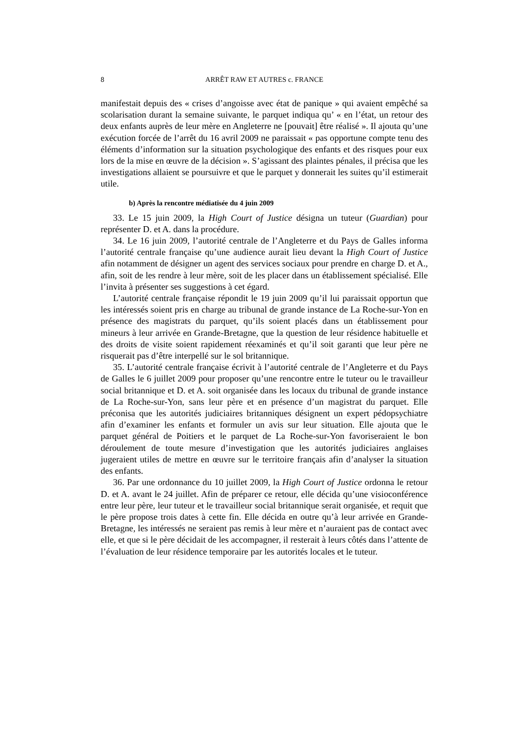8 ARRÊT RAW ET AUTRES c. FRANCE
manifestait depuis des « crises d’angoisse avec état de panique » qui avaient empêché sa scolarisation durant la semaine suivante, le parquet indiqua qu’ « en l’état, un retour des deux enfants auprès de leur mère en Angleterre ne [pouvait] être réalisé ». Il ajouta qu’une exécution forcée de l’arrêt du 16 avril 2009 ne paraissait « pas opportune compte tenu des éléments d’information sur la situation psychologique des enfants et des risques pour eux lors de la mise en œuvre de la décision ». S’agissant des plaintes pénales, il précisa que les investigations allaient se poursuivre et que le parquet y donnerait les suites qu’il estimerait utile.
b) Après la rencontre médiatisée du 4 juin 2009
33. Le 15 juin 2009, la High Court of Justice désigna un tuteur (Guardian) pour représenter D. et A. dans la procédure.
34. Le 16 juin 2009, l’autorité centrale de l’Angleterre et du Pays de Galles informa l’autorité centrale française qu’une audience aurait lieu devant la High Court of Justice afin notamment de désigner un agent des services sociaux pour prendre en charge D. et A., afin, soit de les rendre à leur mère, soit de les placer dans un établissement spécialisé. Elle l’invita à présenter ses suggestions à cet égard.
L’autorité centrale française répondit le 19 juin 2009 qu’il lui paraissait opportun que les intéressés soient pris en charge au tribunal de grande instance de La Roche-sur-Yon en présence des magistrats du parquet, qu’ils soient placés dans un établissement pour mineurs à leur arrivée en Grande-Bretagne, que la question de leur résidence habituelle et des droits de visite soient rapidement réexaminés et qu’il soit garanti que leur père ne risquerait pas d’être interpellé sur le sol britannique.
35. L’autorité centrale française écrivit à l’autorité centrale de l’Angleterre et du Pays de Galles le 6 juillet 2009 pour proposer qu’une rencontre entre le tuteur ou le travailleur social britannique et D. et A. soit organisée dans les locaux du tribunal de grande instance de La Roche-sur-Yon, sans leur père et en présence d’un magistrat du parquet. Elle préconisa que les autorités judiciaires britanniques désignent un expert pédopsychiatre afin d’examiner les enfants et formuler un avis sur leur situation. Elle ajouta que le parquet général de Poitiers et le parquet de La Roche-sur-Yon favoriseraient le bon déroulement de toute mesure d’investigation que les autorités judiciaires anglaises jugeraient utiles de mettre en œuvre sur le territoire français afin d’analyser la situation des enfants.
36. Par une ordonnance du 10 juillet 2009, la High Court of Justice ordonna le retour D. et A. avant le 24 juillet. Afin de préparer ce retour, elle décida qu’une visioconférence entre leur père, leur tuteur et le travailleur social britannique serait organisée, et requit que le père propose trois dates à cette fin. Elle décida en outre qu’à leur arrivée en Grande-Bretagne, les intéressés ne seraient pas remis à leur mère et n’auraient pas de contact avec elle, et que si le père décidait de les accompagner, il resterait à leurs côtés dans l’attente de l’évaluation de leur résidence temporaire par les autorités locales et le tuteur.